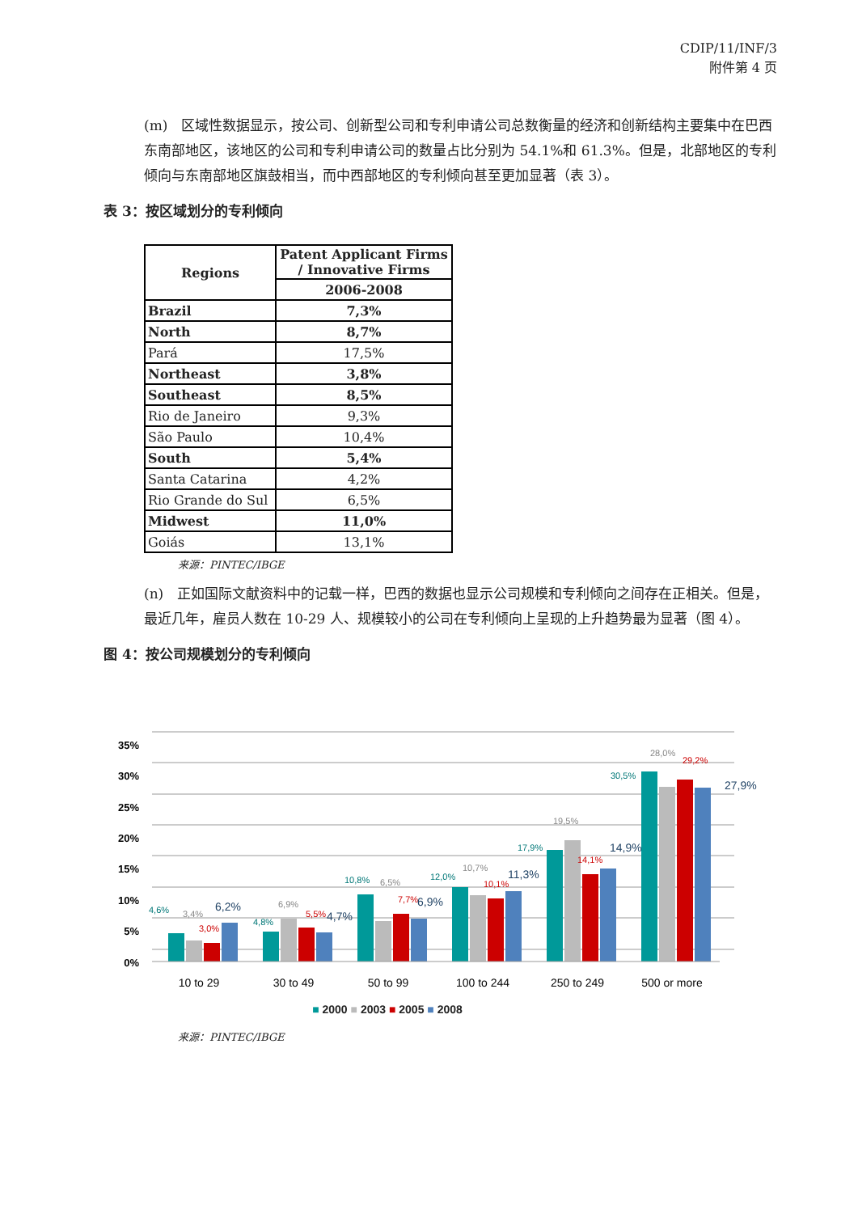CDIP/11/INF/3
附件第 4 页
(m)　区域性数据显示，按公司、创新型公司和专利申请公司总数衡量的经济和创新结构主要集中在巴西东南部地区，该地区的公司和专利申请公司的数量占比分别为 54.1%和 61.3%。但是，北部地区的专利倾向与东南部地区旗鼓相当，而中西部地区的专利倾向甚至更加显著（表 3）。
表 3：按区域划分的专利倾向
| Regions | Patent Applicant Firms / Innovative Firms |
| --- | --- |
| | 2006-2008 |
| Brazil | 7,3% |
| North | 8,7% |
| Pará | 17,5% |
| Northeast | 3,8% |
| Southeast | 8,5% |
| Rio de Janeiro | 9,3% |
| São Paulo | 10,4% |
| South | 5,4% |
| Santa Catarina | 4,2% |
| Rio Grande do Sul | 6,5% |
| Midwest | 11,0% |
| Goiás | 13,1% |
来源：PINTEC/IBGE
(n)　正如国际文献资料中的记载一样，巴西的数据也显示公司规模和专利倾向之间存在正相关。但是，最近几年，雇员人数在 10-29 人、规模较小的公司在专利倾向上呈现的上升趋势最为显著（图 4）。
图 4：按公司规模划分的专利倾向
35%
30%
25%
20%
15%
10%
5%
0%
4,6%
3,4%
3,0%
6,2%
4,8%
6,9%
5,5%
4,7%
10,8%
6,5%
7,7%
6,9%
12,0%
10,7%
10,1%
11,3%
17,9%
19,5%
14,1%
14,9%
30,5%
28,0%
29,2%
27,9%
10 to 29
30 to 49
50 to 99
100 to 244
250 to 249
500 or more
■ 2000 ■ 2003 ■ 2005 ■ 2008
来源：PINTEC/IBGE